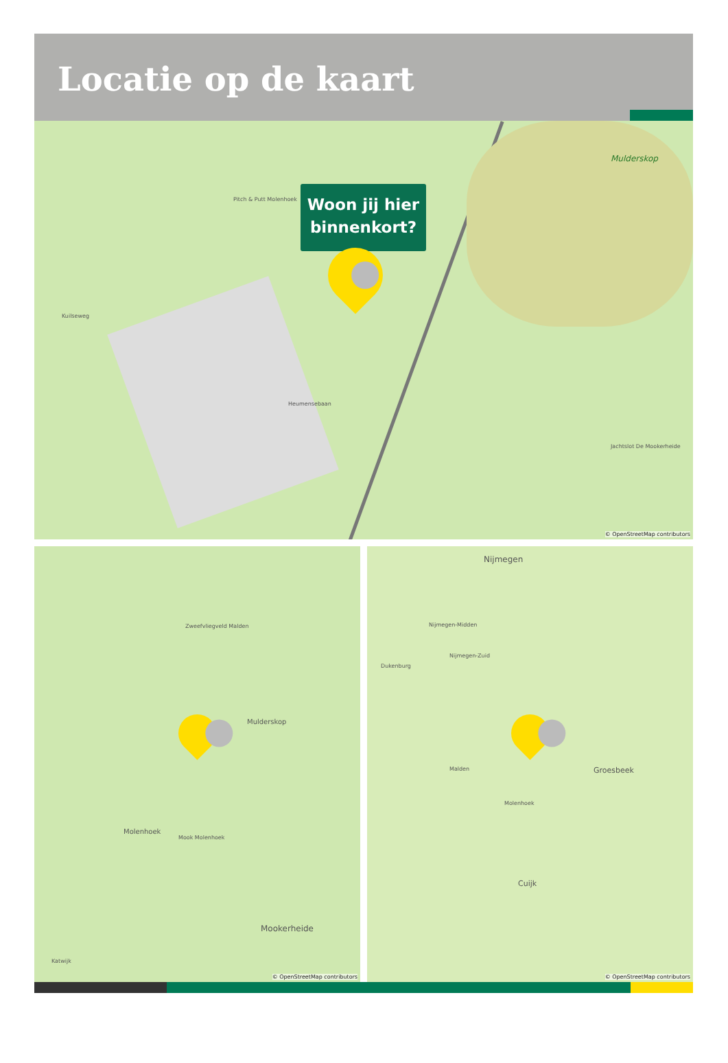Locatie op de kaart
Mulderskop
Pitch & Putt Molenhoek
Kuilseweg
Heumensebaan
Jachtslot De Mookerheide
Woon jij hier
binnenkort?
© OpenStreetMap contributors
Zweefvliegveld Malden
Mulderskop
Molenhoek
Mook Molenhoek
Mookerheide
Katwijk
© OpenStreetMap contributors
Nijmegen
Nijmegen-Midden
Nijmegen-Zuid
Dukenburg
Malden Groesbeek
Molenhoek
Cuijk
© OpenStreetMap contributors